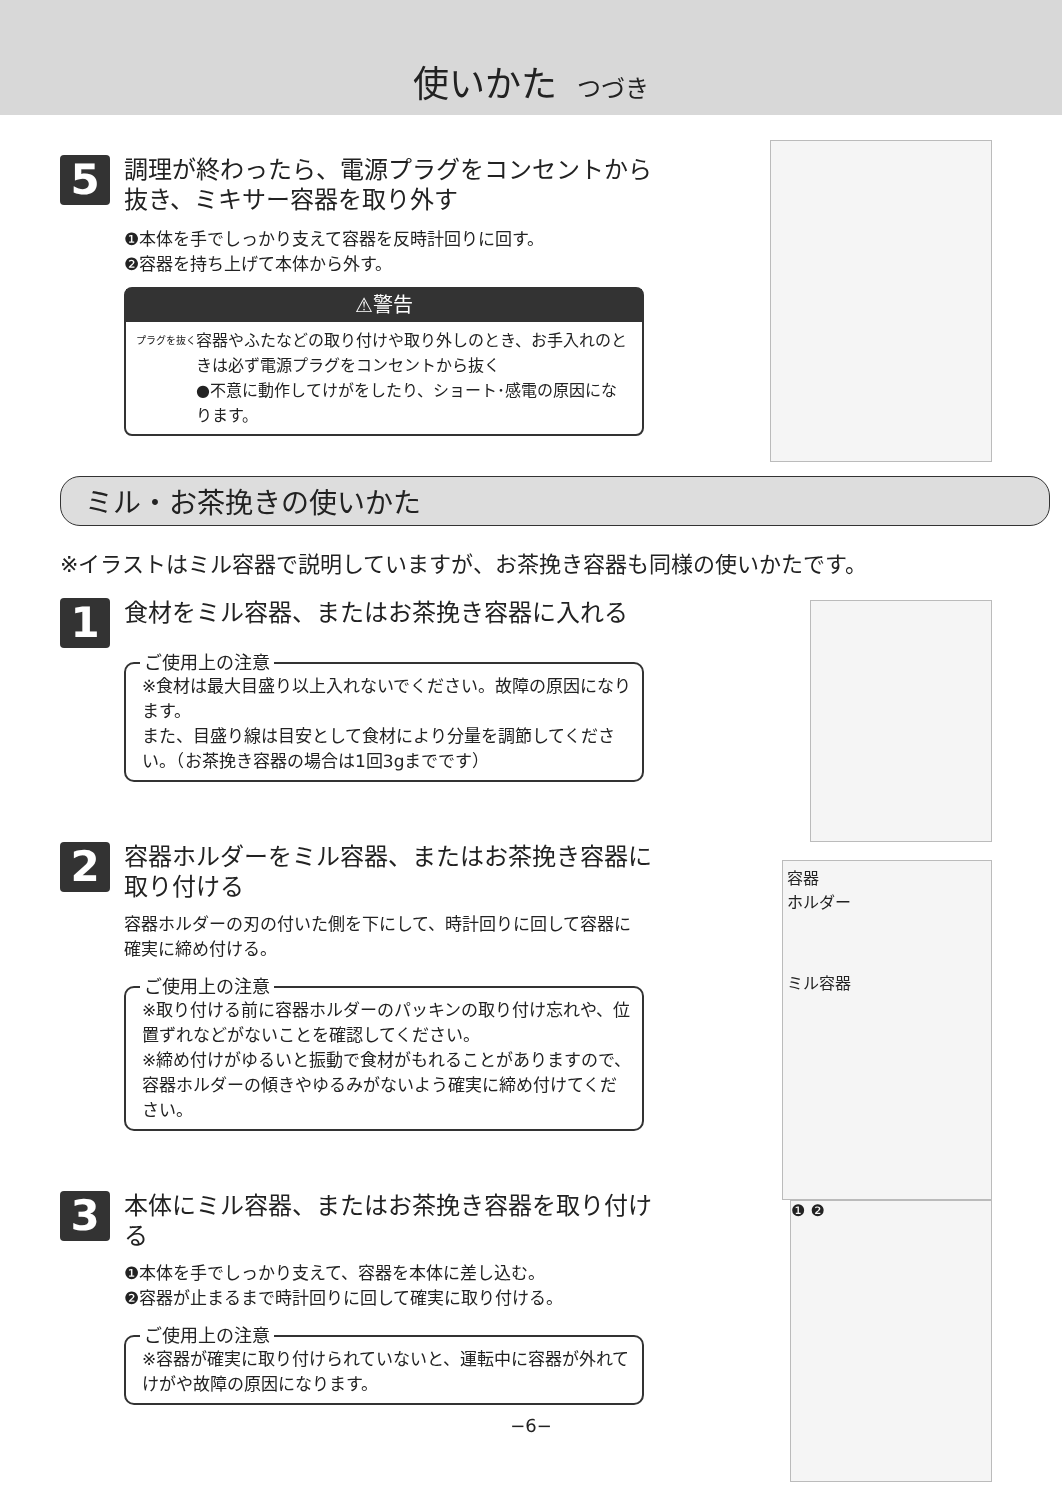使いかた つづき
容器
ホルダー
ミル容器
❶ ❷
5
調理が終わったら、電源プラグをコンセントから抜き、ミキサー容器を取り外す
❶本体を手でしっかり支えて容器を反時計回りに回す。
❷容器を持ち上げて本体から外す。
⚠警告
プラグを抜く
容器やふたなどの取り付けや取り外しのとき、お手入れのときは必ず電源プラグをコンセントから抜く
●不意に動作してけがをしたり、ショート･感電の原因になります。
ミル・お茶挽きの使いかた
※イラストはミル容器で説明していますが、お茶挽き容器も同様の使いかたです。
1
食材をミル容器、またはお茶挽き容器に入れる
ご使用上の注意
※食材は最大目盛り以上入れないでください。故障の原因になります。
また、目盛り線は目安として食材により分量を調節してください。（お茶挽き容器の場合は1回3gまでです）
2
容器ホルダーをミル容器、またはお茶挽き容器に取り付ける
容器ホルダーの刃の付いた側を下にして、時計回りに回して容器に確実に締め付ける。
ご使用上の注意
※取り付ける前に容器ホルダーのパッキンの取り付け忘れや、位置ずれなどがないことを確認してください。
※締め付けがゆるいと振動で食材がもれることがありますので、容器ホルダーの傾きやゆるみがないよう確実に締め付けてください。
3
本体にミル容器、またはお茶挽き容器を取り付ける
❶本体を手でしっかり支えて、容器を本体に差し込む。
❷容器が止まるまで時計回りに回して確実に取り付ける。
ご使用上の注意
※容器が確実に取り付けられていないと、運転中に容器が外れてけがや故障の原因になります。
−6−